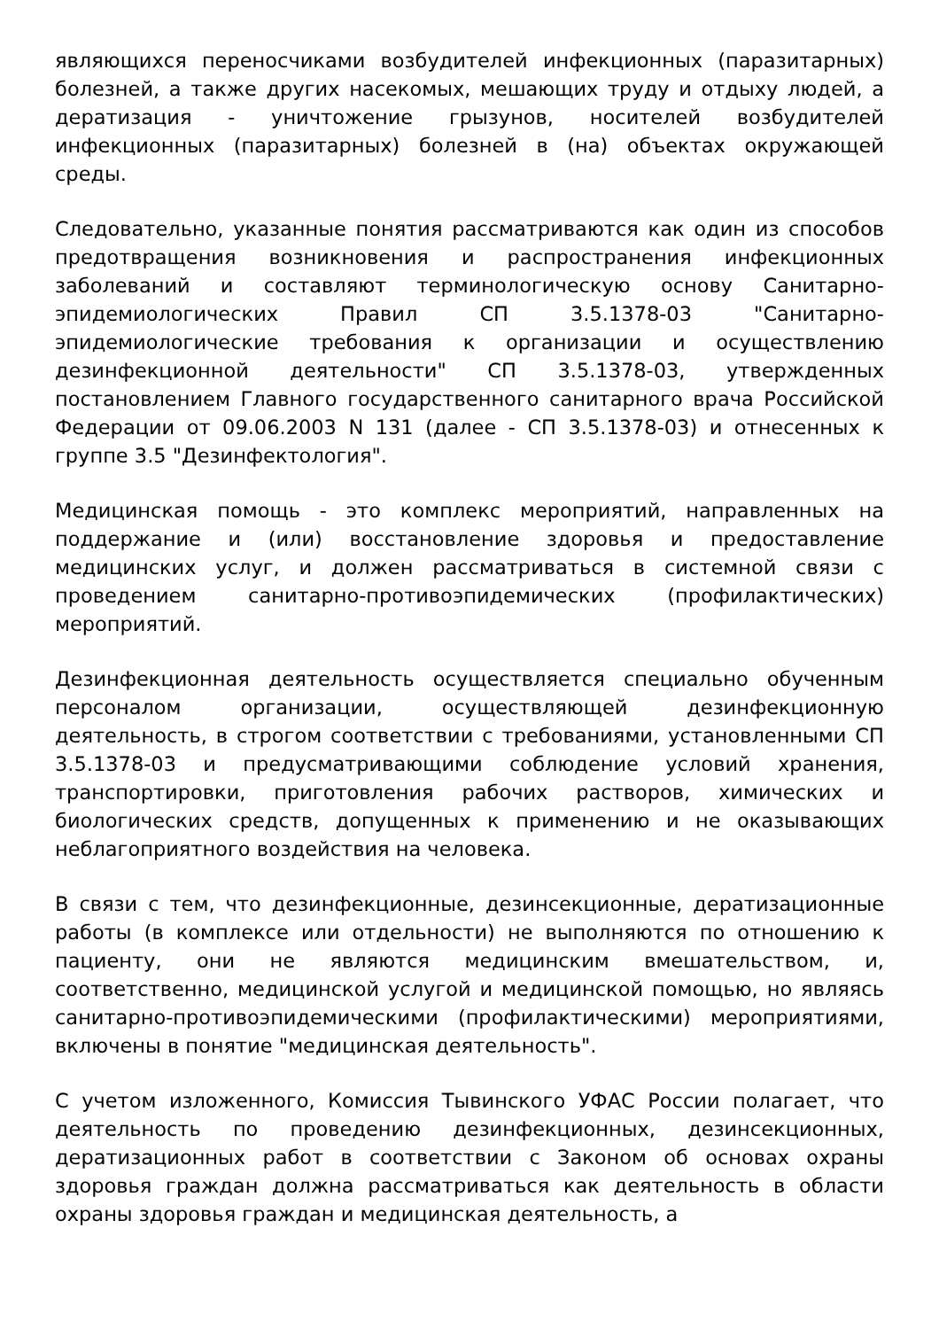являющихся переносчиками возбудителей инфекционных (паразитарных) болезней, а также других насекомых, мешающих труду и отдыху людей, а дератизация - уничтожение грызунов, носителей возбудителей инфекционных (паразитарных) болезней в (на) объектах окружающей среды.
Следовательно, указанные понятия рассматриваются как один из способов предотвращения возникновения и распространения инфекционных заболеваний и составляют терминологическую основу Санитарно-эпидемиологических Правил СП 3.5.1378-03 "Санитарно-эпидемиологические требования к организации и осуществлению дезинфекционной деятельности" СП 3.5.1378-03, утвержденных постановлением Главного государственного санитарного врача Российской Федерации от 09.06.2003 N 131 (далее - СП 3.5.1378-03) и отнесенных к группе 3.5 "Дезинфектология".
Медицинская помощь - это комплекс мероприятий, направленных на поддержание и (или) восстановление здоровья и предоставление медицинских услуг, и должен рассматриваться в системной связи с проведением санитарно-противоэпидемических (профилактических) мероприятий.
Дезинфекционная деятельность осуществляется специально обученным персоналом организации, осуществляющей дезинфекционную деятельность, в строгом соответствии с требованиями, установленными СП 3.5.1378-03 и предусматривающими соблюдение условий хранения, транспортировки, приготовления рабочих растворов, химических и биологических средств, допущенных к применению и не оказывающих неблагоприятного воздействия на человека.
В связи с тем, что дезинфекционные, дезинсекционные, дератизационные работы (в комплексе или отдельности) не выполняются по отношению к пациенту, они не являются медицинским вмешательством, и, соответственно, медицинской услугой и медицинской помощью, но являясь санитарно-противоэпидемическими (профилактическими) мероприятиями, включены в понятие "медицинская деятельность".
С учетом изложенного, Комиссия Тывинского УФАС России полагает, что деятельность по проведению дезинфекционных, дезинсекционных, дератизационных работ в соответствии с Законом об основах охраны здоровья граждан должна рассматриваться как деятельность в области охраны здоровья граждан и медицинская деятельность, а